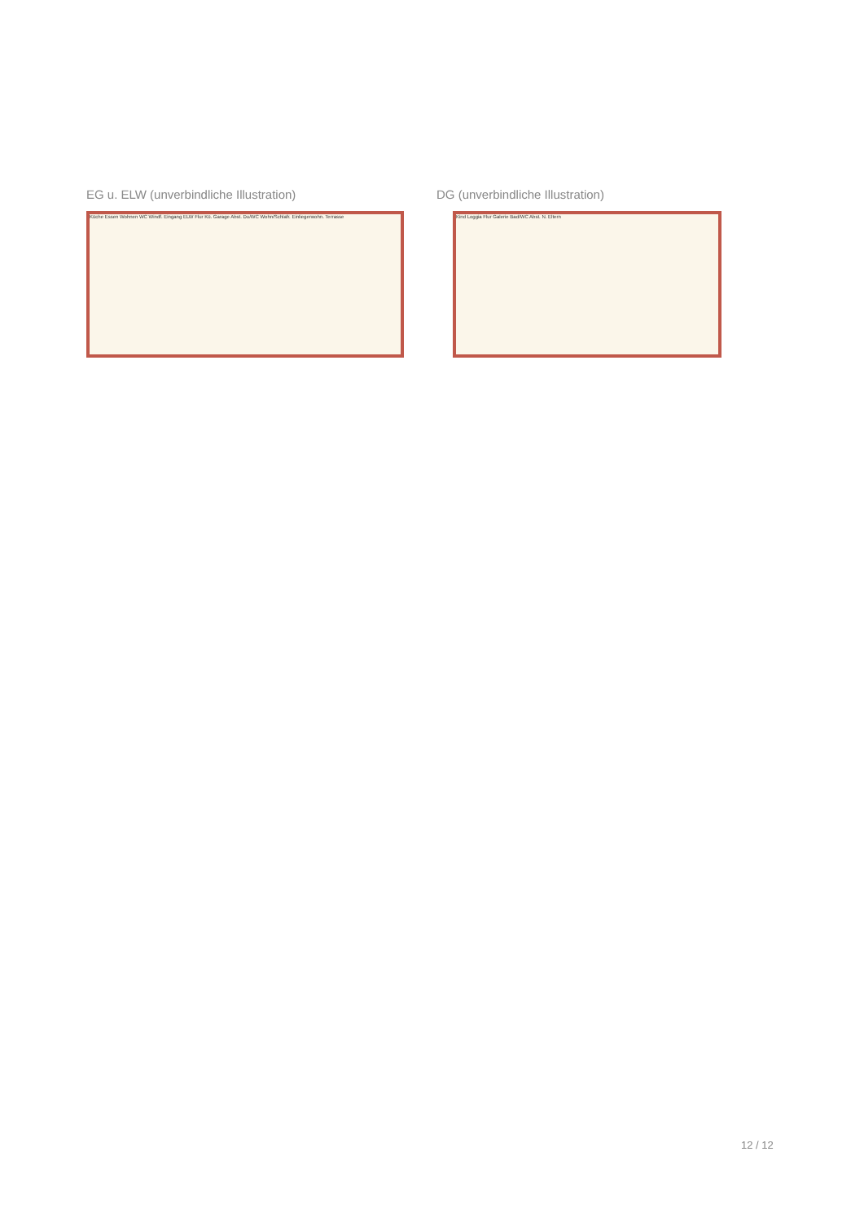EG u. ELW (unverbindliche Illustration)
Küche Essen Wohnen WC Windf. Eingang ELW Flur Kü. Garage Abst. Du/WC Wohn/Schlafr. Einliegerwohn. Terrasse
DG (unverbindliche Illustration)
Kind Loggia Flur Galerie Bad/WC Abst. N. Eltern
12 / 12